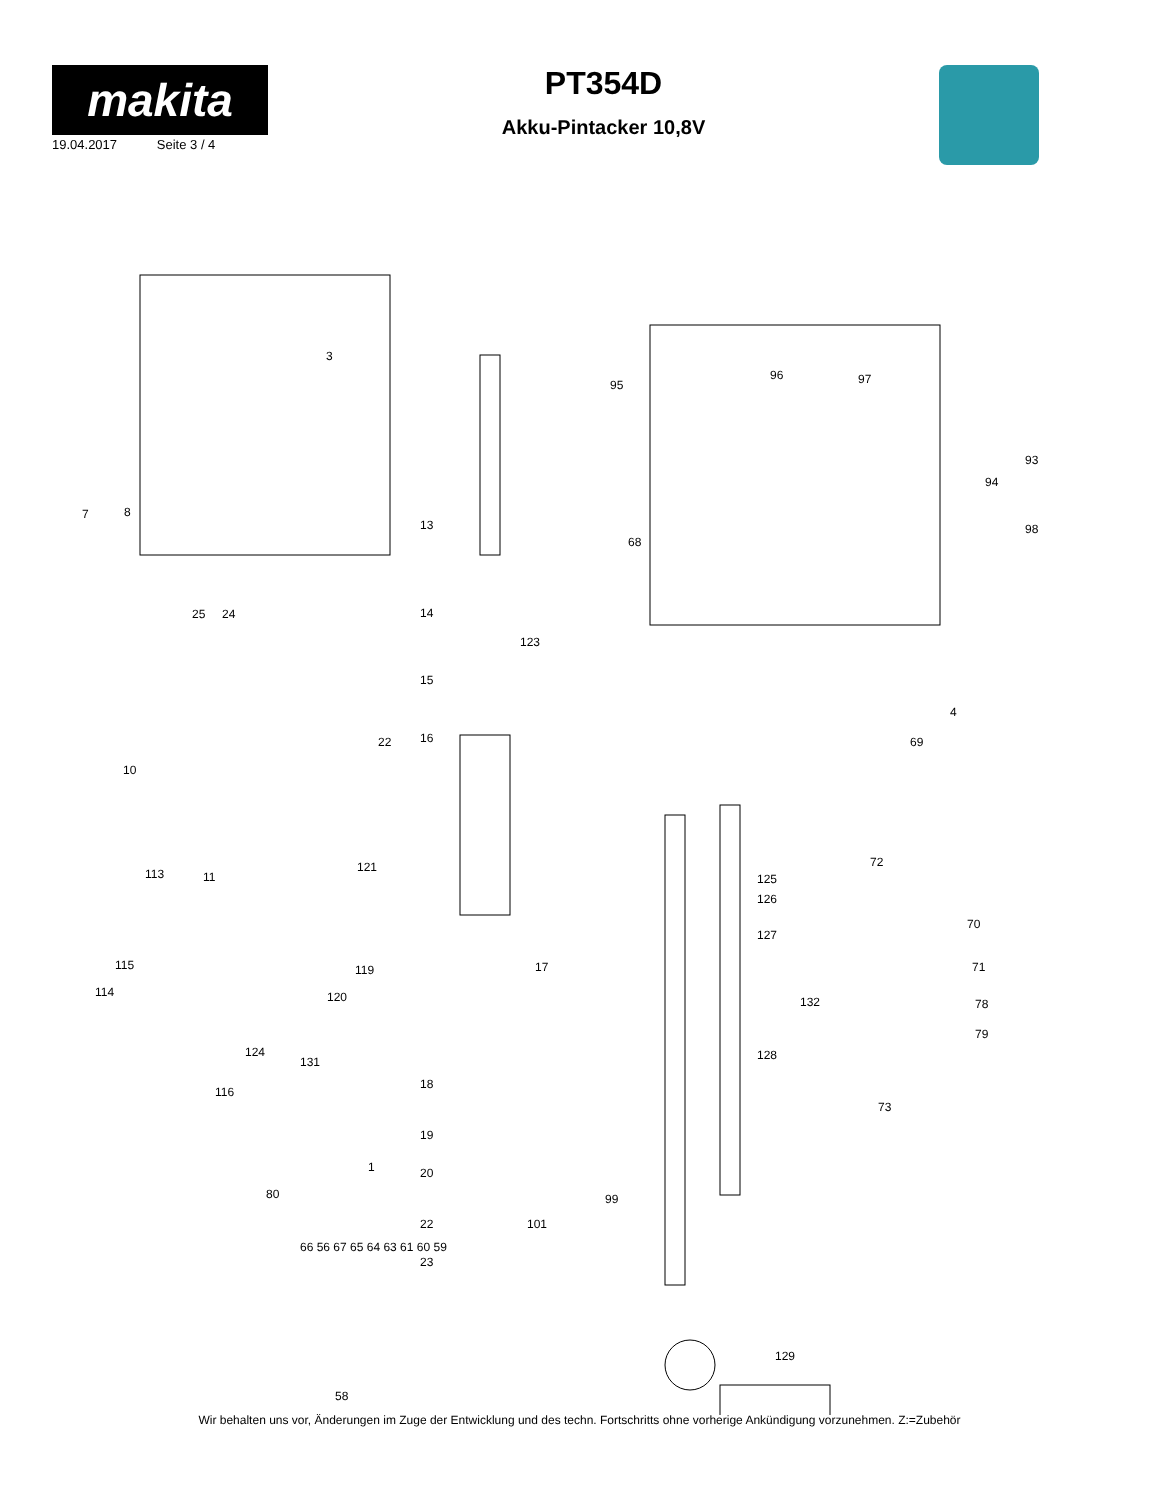makita
19.04.2017 Seite 3 / 4
PT354D
Akku-Pintacker 10,8V
3
95
96 97
93
94
98
7 8
13
68
25 24 14
123
15
22 16 69
4
10
11
121 113
72
125
126
70
127
17 119 115 71
114 120 132 78
124
131 128
79
18
116
73
19
1 20
80 99
101 22
23
129
58
66 56 67 65 64 63 61 60 59
Wir behalten uns vor, Änderungen im Zuge der Entwicklung und des techn. Fortschritts ohne vorherige Ankündigung vorzunehmen. Z:=Zubehör